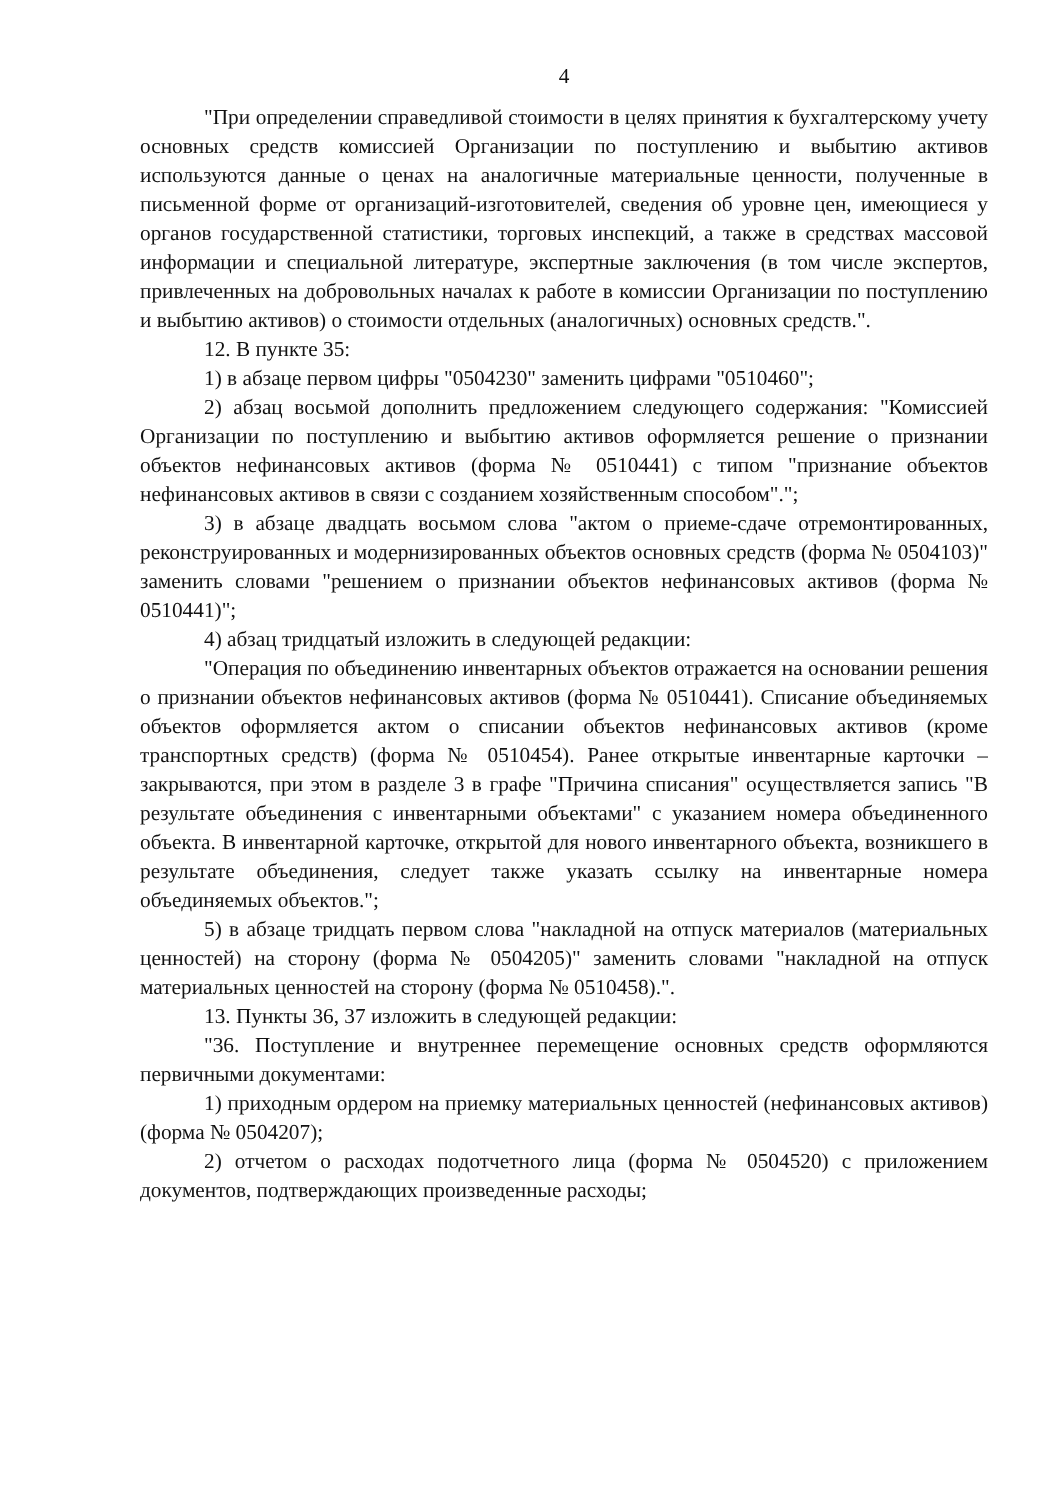4
"При определении справедливой стоимости в целях принятия к бухгалтерскому учету основных средств комиссией Организации по поступлению и выбытию активов используются данные о ценах на аналогичные материальные ценности, полученные в письменной форме от организаций-изготовителей, сведения об уровне цен, имеющиеся у органов государственной статистики, торговых инспекций, а также в средствах массовой информации и специальной литературе, экспертные заключения (в том числе экспертов, привлеченных на добровольных началах к работе в комиссии Организации по поступлению и выбытию активов) о стоимости отдельных (аналогичных) основных средств.".
12. В пункте 35:
1) в абзаце первом цифры "0504230" заменить цифрами "0510460";
2) абзац восьмой дополнить предложением следующего содержания: "Комиссией Организации по поступлению и выбытию активов оформляется решение о признании объектов нефинансовых активов (форма № 0510441) с типом "признание объектов нефинансовых активов в связи с созданием хозяйственным способом".";
3) в абзаце двадцать восьмом слова "актом о приеме-сдаче отремонтированных, реконструированных и модернизированных объектов основных средств (форма № 0504103)" заменить словами "решением о признании объектов нефинансовых активов (форма № 0510441)";
4) абзац тридцатый изложить в следующей редакции:
"Операция по объединению инвентарных объектов отражается на основании решения о признании объектов нефинансовых активов (форма № 0510441). Списание объединяемых объектов оформляется актом о списании объектов нефинансовых активов (кроме транспортных средств) (форма № 0510454). Ранее открытые инвентарные карточки – закрываются, при этом в разделе 3 в графе "Причина списания" осуществляется запись "В результате объединения с инвентарными объектами" с указанием номера объединенного объекта. В инвентарной карточке, открытой для нового инвентарного объекта, возникшего в результате объединения, следует также указать ссылку на инвентарные номера объединяемых объектов.";
5) в абзаце тридцать первом слова "накладной на отпуск материалов (материальных ценностей) на сторону (форма № 0504205)" заменить словами "накладной на отпуск материальных ценностей на сторону (форма № 0510458).".
13. Пункты 36, 37 изложить в следующей редакции:
"36. Поступление и внутреннее перемещение основных средств оформляются первичными документами:
1) приходным ордером на приемку материальных ценностей (нефинансовых активов) (форма № 0504207);
2) отчетом о расходах подотчетного лица (форма № 0504520) с приложением документов, подтверждающих произведенные расходы;